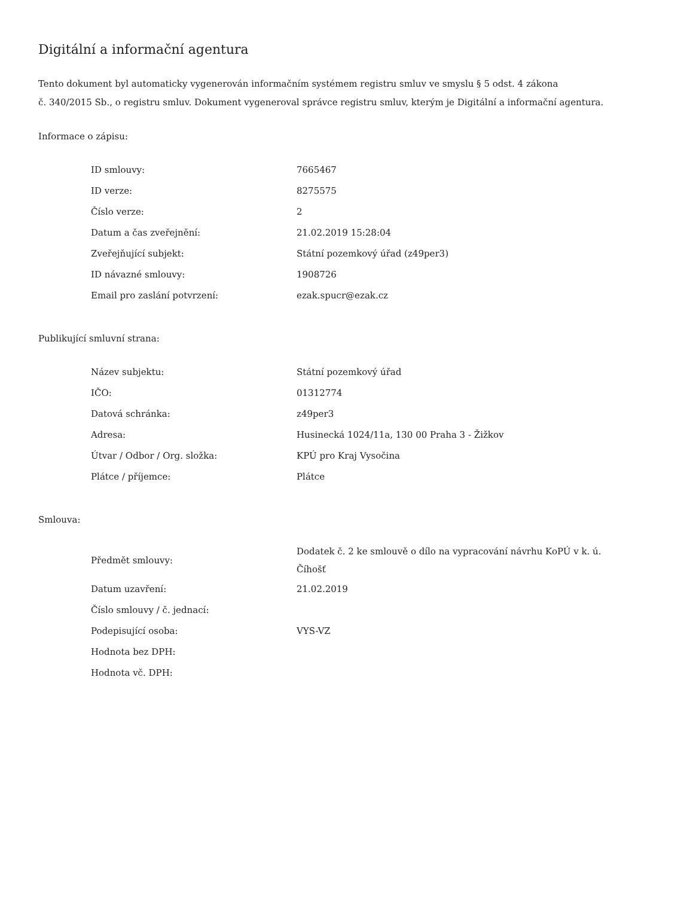Digitální a informační agentura
Tento dokument byl automaticky vygenerován informačním systémem registru smluv ve smyslu § 5 odst. 4 zákona
č. 340/2015 Sb., o registru smluv. Dokument vygeneroval správce registru smluv, kterým je Digitální a informační agentura.
Informace o zápisu:
| ID smlouvy: | 7665467 |
| ID verze: | 8275575 |
| Číslo verze: | 2 |
| Datum a čas zveřejnění: | 21.02.2019 15:28:04 |
| Zveřejňující subjekt: | Státní pozemkový úřad (z49per3) |
| ID návazné smlouvy: | 1908726 |
| Email pro zaslání potvrzení: | ezak.spucr@ezak.cz |
Publikující smluvní strana:
| Název subjektu: | Státní pozemkový úřad |
| IČO: | 01312774 |
| Datová schránka: | z49per3 |
| Adresa: | Husinecká 1024/11a, 130 00 Praha 3 - Žižkov |
| Útvar / Odbor / Org. složka: | KPÚ pro Kraj Vysočina |
| Plátce / příjemce: | Plátce |
Smlouva:
| Předmět smlouvy: | Dodatek č. 2 ke smlouvě o dílo na vypracování návrhu KoPÚ v k. ú. Číhošť |
| Datum uzavření: | 21.02.2019 |
| Číslo smlouvy / č. jednací: | |
| Podepisující osoba: | VYS-VZ |
| Hodnota bez DPH: | |
| Hodnota vč. DPH: | |